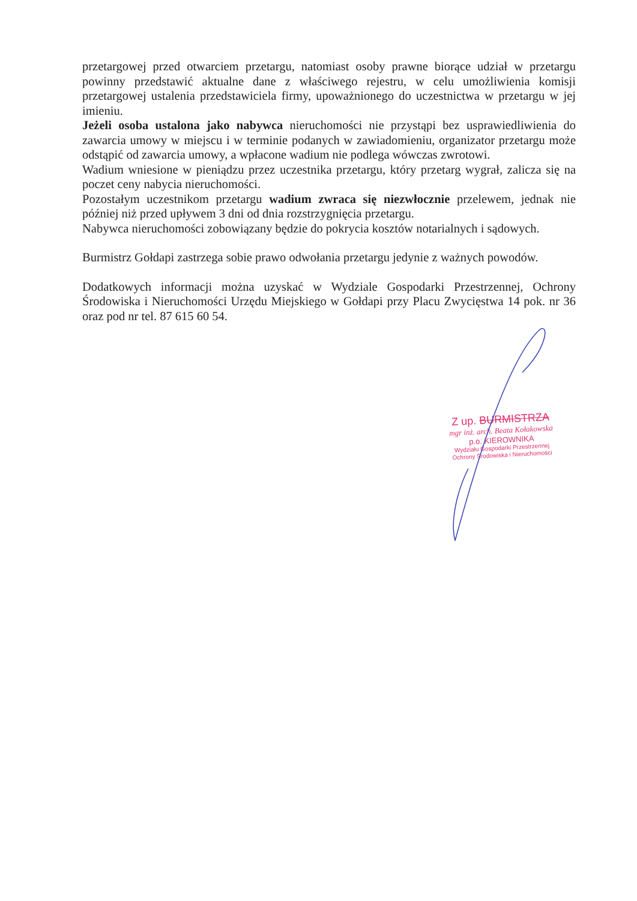przetargowej przed otwarciem przetargu, natomiast osoby prawne biorące udział w przetargu powinny przedstawić aktualne dane z właściwego rejestru, w celu umożliwienia komisji przetargowej ustalenia przedstawiciela firmy, upoważnionego do uczestnictwa w przetargu w jej imieniu.
Jeżeli osoba ustalona jako nabywca nieruchomości nie przystąpi bez usprawiedliwienia do zawarcia umowy w miejscu i w terminie podanych w zawiadomieniu, organizator przetargu może odstąpić od zawarcia umowy, a wpłacone wadium nie podlega wówczas zwrotowi.
Wadium wniesione w pieniądzu przez uczestnika przetargu, który przetarg wygrał, zalicza się na poczet ceny nabycia nieruchomości.
Pozostałym uczestnikom przetargu wadium zwraca się niezwłocznie przelewem, jednak nie później niż przed upływem 3 dni od dnia rozstrzygnięcia przetargu.
Nabywca nieruchomości zobowiązany będzie do pokrycia kosztów notarialnych i sądowych.
Burmistrz Gołdapi zastrzega sobie prawo odwołania przetargu jedynie z ważnych powodów.
Dodatkowych informacji można uzyskać w Wydziale Gospodarki Przestrzennej, Ochrony Środowiska i Nieruchomości Urzędu Miejskiego w Gołdapi przy Placu Zwycięstwa 14 pok. nr 36 oraz pod nr tel. 87 615 60 54.
Z up. BURMISTRZA
mgr inż. arch. Beata Kołakowska
p.o. KIEROWNIKA
Wydziału Gospodarki Przestrzennej
Ochrony Środowiska i Nieruchomości